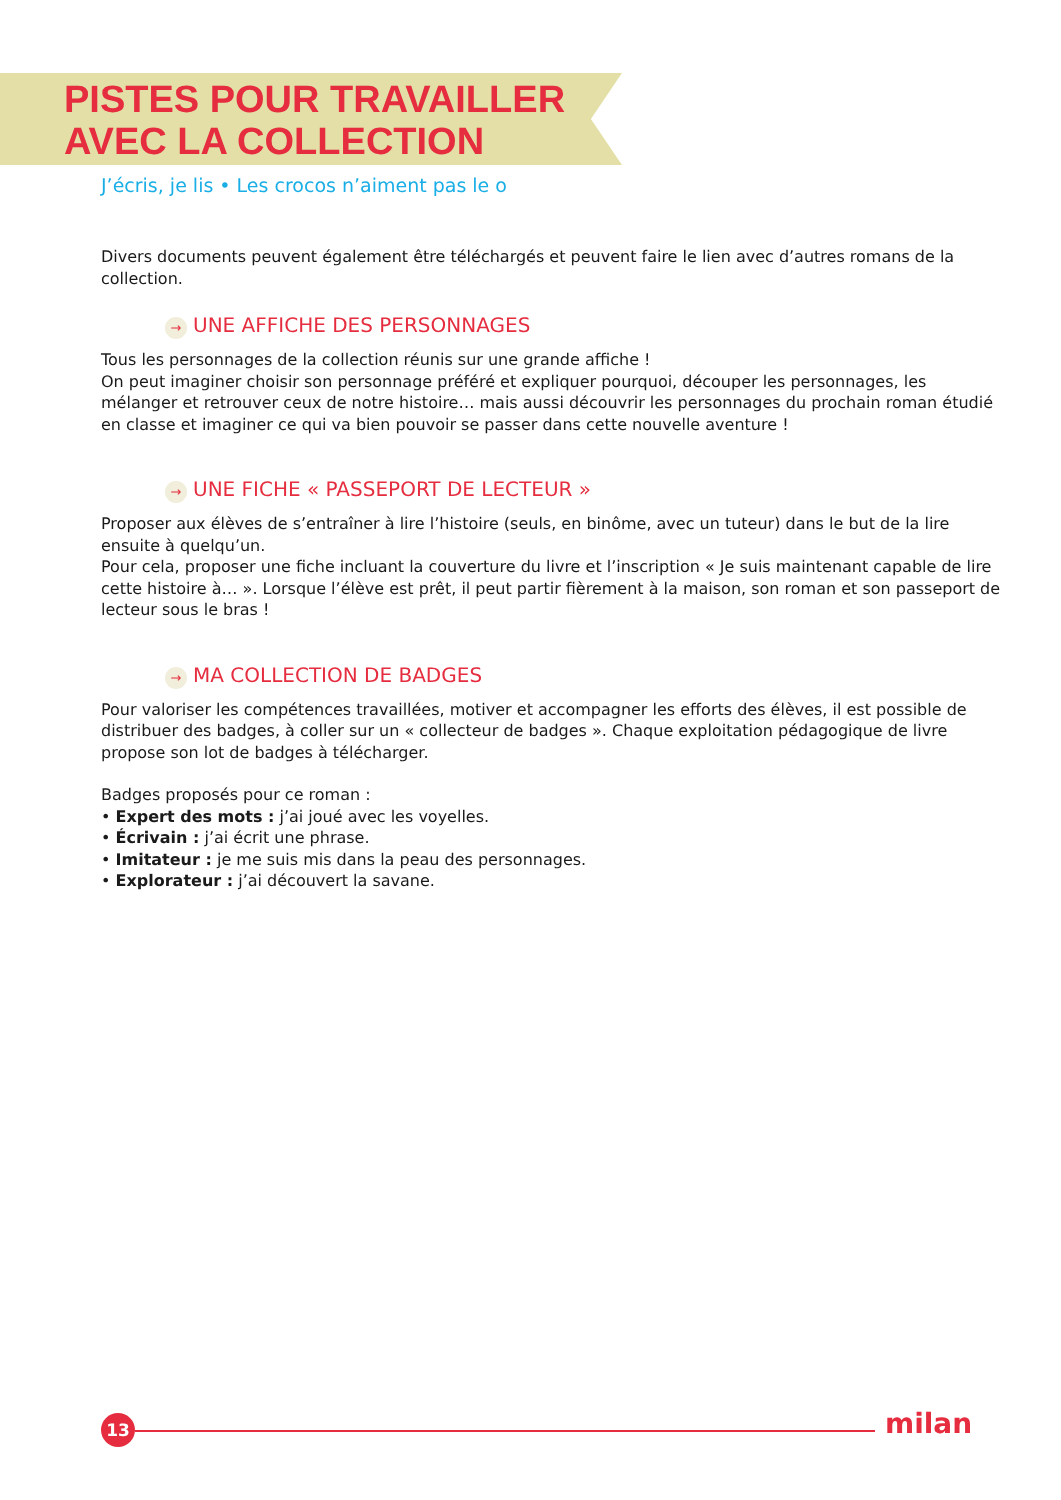PISTES POUR TRAVAILLER
AVEC LA COLLECTION
J’écris, je lis • Les crocos n’aiment pas le o
Divers documents peuvent également être téléchargés et peuvent faire le lien avec d’autres romans de la collection.
→ UNE AFFICHE DES PERSONNAGES
Tous les personnages de la collection réunis sur une grande affiche !
On peut imaginer choisir son personnage préféré et expliquer pourquoi, découper les personnages, les mélanger et retrouver ceux de notre histoire… mais aussi découvrir les personnages du prochain roman étudié en classe et imaginer ce qui va bien pouvoir se passer dans cette nouvelle aventure !
→ UNE FICHE « PASSEPORT DE LECTEUR »
Proposer aux élèves de s’entraîner à lire l’histoire (seuls, en binôme, avec un tuteur) dans le but de la lire ensuite à quelqu’un.
Pour cela, proposer une fiche incluant la couverture du livre et l’inscription « Je suis maintenant capable de lire cette histoire à… ». Lorsque l’élève est prêt, il peut partir fièrement à la maison, son roman et son passeport de lecteur sous le bras !
→ MA COLLECTION DE BADGES
Pour valoriser les compétences travaillées, motiver et accompagner les efforts des élèves, il est possible de distribuer des badges, à coller sur un « collecteur de badges ». Chaque exploitation pédagogique de livre propose son lot de badges à télécharger.
Badges proposés pour ce roman :
• Expert des mots : j’ai joué avec les voyelles.
• Écrivain : j’ai écrit une phrase.
• Imitateur : je me suis mis dans la peau des personnages.
• Explorateur : j’ai découvert la savane.
13 milan